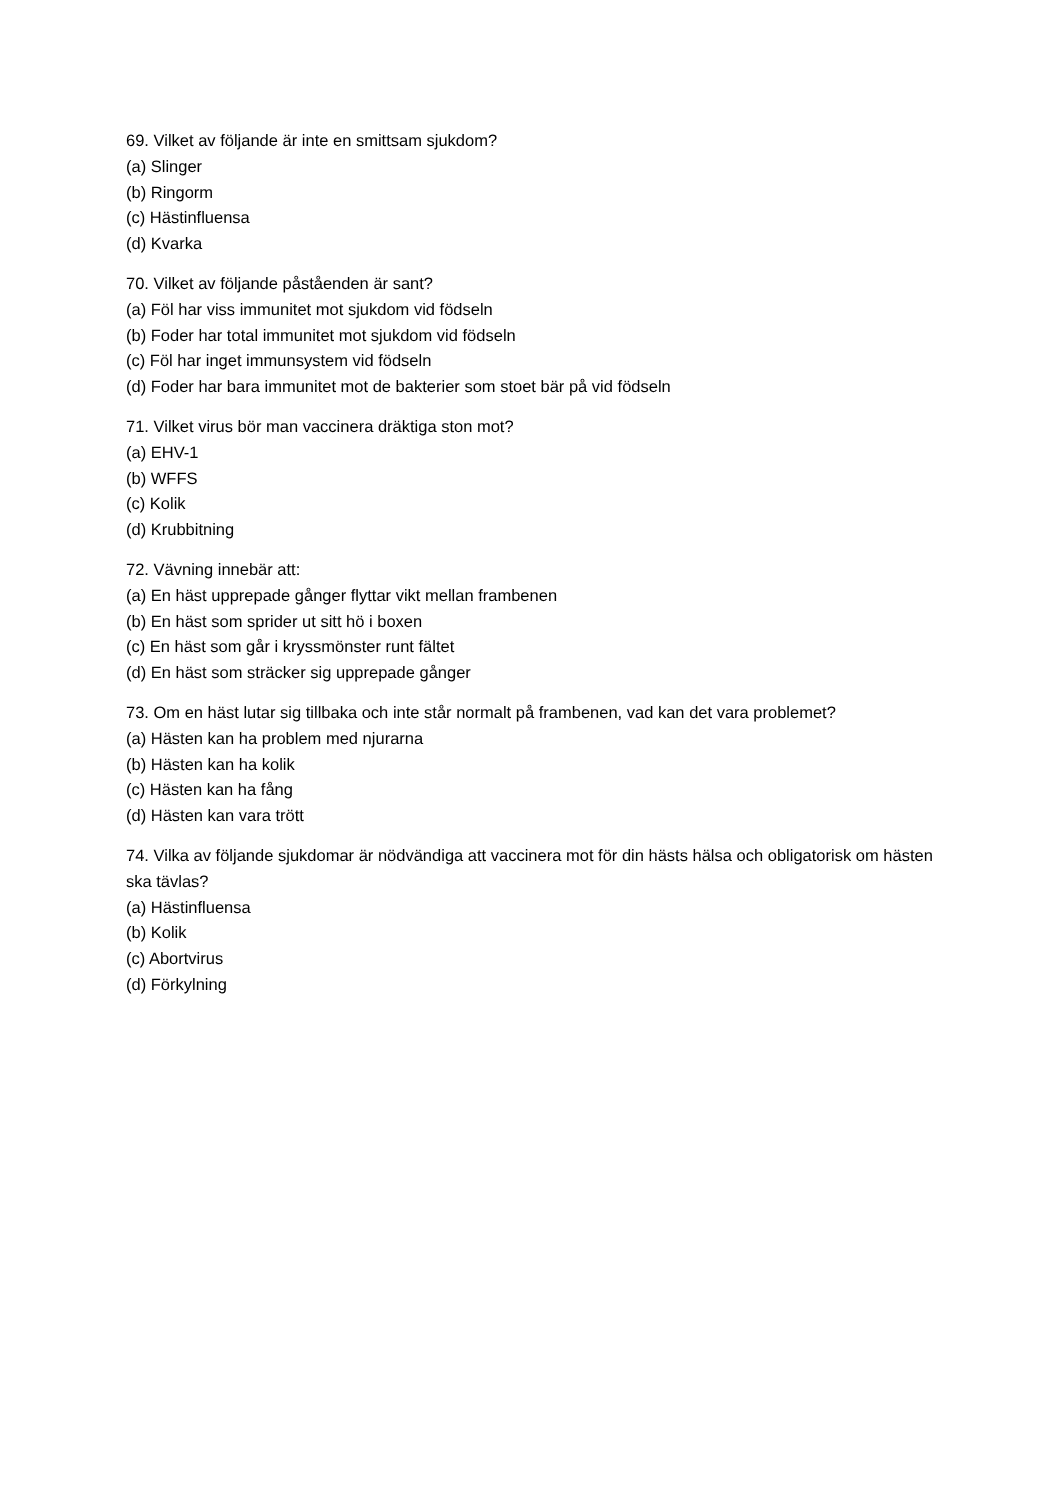69. Vilket av följande är inte en smittsam sjukdom?
(a) Slinger
(b) Ringorm
(c) Hästinfluensa
(d) Kvarka
70. Vilket av följande påståenden är sant?
(a) Föl har viss immunitet mot sjukdom vid födseln
(b) Foder har total immunitet mot sjukdom vid födseln
(c) Föl har inget immunsystem vid födseln
(d) Foder har bara immunitet mot de bakterier som stoet bär på vid födseln
71. Vilket virus bör man vaccinera dräktiga ston mot?
(a) EHV-1
(b) WFFS
(c) Kolik
(d) Krubbitning
72. Vävning innebär att:
(a) En häst upprepade gånger flyttar vikt mellan frambenen
(b) En häst som sprider ut sitt hö i boxen
(c) En häst som går i kryssmönster runt fältet
(d) En häst som sträcker sig upprepade gånger
73. Om en häst lutar sig tillbaka och inte står normalt på frambenen, vad kan det vara problemet?
(a) Hästen kan ha problem med njurarna
(b) Hästen kan ha kolik
(c) Hästen kan ha fång
(d) Hästen kan vara trött
74. Vilka av följande sjukdomar är nödvändiga att vaccinera mot för din hästs hälsa och obligatorisk om hästen ska tävlas?
(a) Hästinfluensa
(b) Kolik
(c) Abortvirus
(d) Förkylning